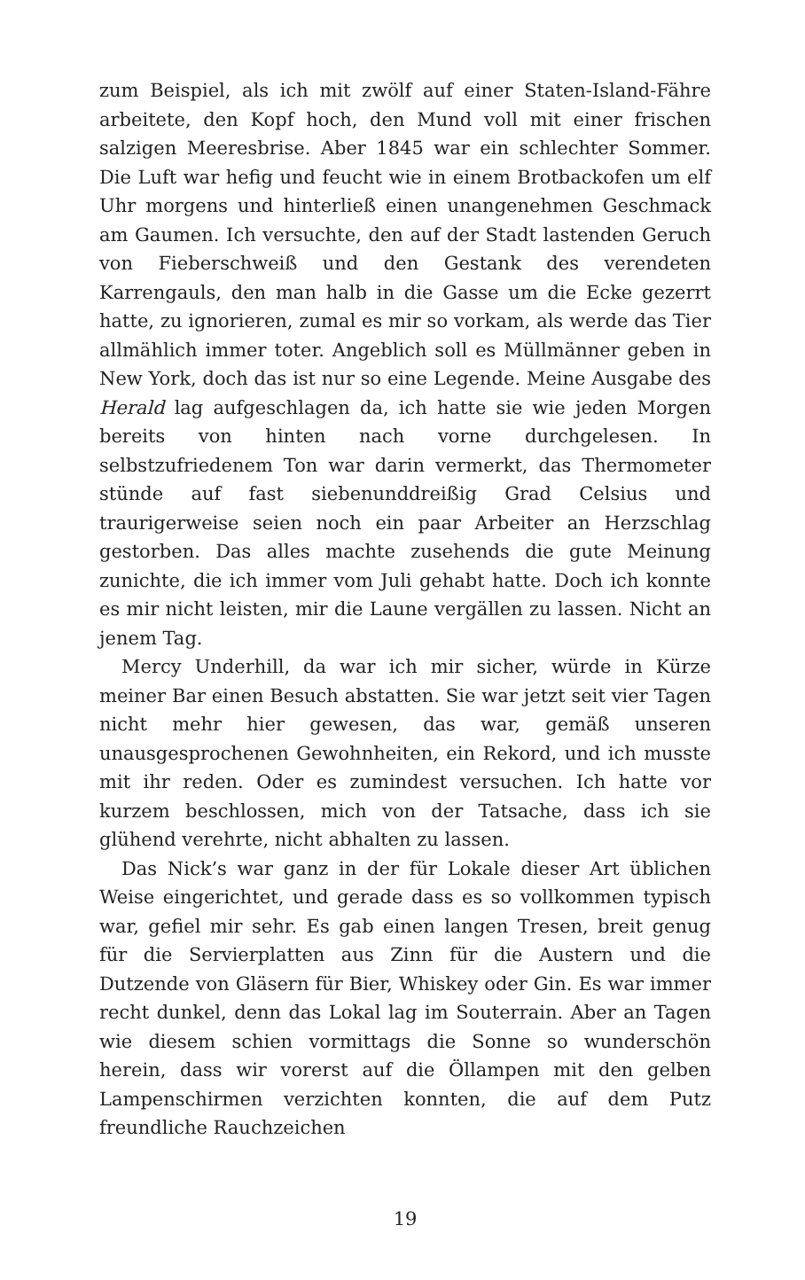zum Beispiel, als ich mit zwölf auf einer Staten-Island-Fähre arbeitete, den Kopf hoch, den Mund voll mit einer frischen salzigen Meeresbrise. Aber 1845 war ein schlechter Sommer. Die Luft war hefig und feucht wie in einem Brotbackofen um elf Uhr morgens und hinterließ einen unangenehmen Geschmack am Gaumen. Ich versuchte, den auf der Stadt lastenden Geruch von Fieberschweiß und den Gestank des verendeten Karrengauls, den man halb in die Gasse um die Ecke gezerrt hatte, zu ignorieren, zumal es mir so vorkam, als werde das Tier allmählich immer toter. Angeblich soll es Müllmänner geben in New York, doch das ist nur so eine Legende. Meine Ausgabe des Herald lag aufgeschlagen da, ich hatte sie wie jeden Morgen bereits von hinten nach vorne durchgelesen. In selbstzufriedenem Ton war darin vermerkt, das Thermometer stünde auf fast siebenunddreißig Grad Celsius und traurigerweise seien noch ein paar Arbeiter an Herzschlag gestorben. Das alles machte zusehends die gute Meinung zunichte, die ich immer vom Juli gehabt hatte. Doch ich konnte es mir nicht leisten, mir die Laune vergällen zu lassen. Nicht an jenem Tag.
Mercy Underhill, da war ich mir sicher, würde in Kürze meiner Bar einen Besuch abstatten. Sie war jetzt seit vier Tagen nicht mehr hier gewesen, das war, gemäß unseren unausgesprochenen Gewohnheiten, ein Rekord, und ich musste mit ihr reden. Oder es zumindest versuchen. Ich hatte vor kurzem beschlossen, mich von der Tatsache, dass ich sie glühend verehrte, nicht abhalten zu lassen.
Das Nick’s war ganz in der für Lokale dieser Art üblichen Weise eingerichtet, und gerade dass es so vollkommen typisch war, gefiel mir sehr. Es gab einen langen Tresen, breit genug für die Servierplatten aus Zinn für die Austern und die Dutzende von Gläsern für Bier, Whiskey oder Gin. Es war immer recht dunkel, denn das Lokal lag im Souterrain. Aber an Tagen wie diesem schien vormittags die Sonne so wunderschön herein, dass wir vorerst auf die Öllampen mit den gelben Lampenschirmen verzichten konnten, die auf dem Putz freundliche Rauchzeichen
19